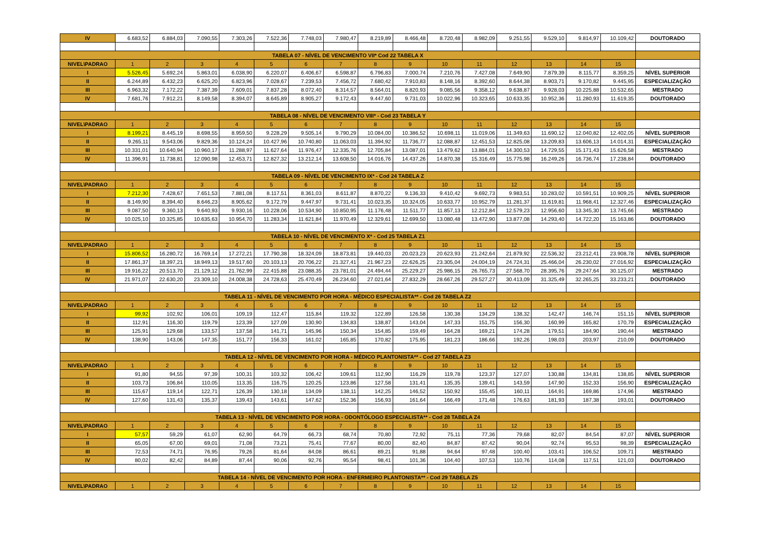| IV | 6.683,52 | 6.884,03 | 7.090,55 | 7.303,26 | 7.522,36 | 7.748,03 | 7.980,47 | 8.219,89 | 8.466,48 | 8.720,48 | 8.982,09 | 9.251,55 | 9.529,10 | 9.814,97 | 10.109,42 | DOUTORADO |
| TABELA 07 - NÍVEL DE VENCIMENTO VII* Cod 22 TABELA X | | | | | | | | | | | | | | | | |
| NIVEL\PADRAO | 1 | 2 | 3 | 4 | 5 | 6 | 7 | 8 | 9 | 10 | 11 | 12 | 13 | 14 | 15 | |
| I | 5.526,45 | 5.692,24 | 5.863,01 | 6.038,90 | 6.220,07 | 6.406,67 | 6.598,87 | 6.796,83 | 7.000,74 | 7.210,76 | 7.427,08 | 7.649,90 | 7.879,39 | 8.115,77 | 8.359,25 | NÍVEL SUPERIOR |
| II | 6.244,89 | 6.432,23 | 6.625,20 | 6.823,96 | 7.028,67 | 7.239,53 | 7.456,72 | 7.680,42 | 7.910,83 | 8.148,16 | 8.392,60 | 8.644,38 | 8.903,71 | 9.170,82 | 9.445,95 | ESPECIALIZAÇÃO |
| III | 6.963,32 | 7.172,22 | 7.387,39 | 7.609,01 | 7.837,28 | 8.072,40 | 8.314,57 | 8.564,01 | 8.820,93 | 9.085,56 | 9.358,12 | 9.638,87 | 9.928,03 | 10.225,88 | 10.532,65 | MESTRADO |
| IV | 7.681,76 | 7.912,21 | 8.149,58 | 8.394,07 | 8.645,89 | 8.905,27 | 9.172,43 | 9.447,60 | 9.731,03 | 10.022,96 | 10.323,65 | 10.633,35 | 10.952,36 | 11.280,93 | 11.619,35 | DOUTORADO |
| TABELA 08 - NÍVEL DE VENCIMENTO VIII* - Cod 23 TABELA Y | | | | | | | | | | | | | | | | |
| NIVEL\PADRAO | 1 | 2 | 3 | 4 | 5 | 6 | 7 | 8 | 9 | 10 | 11 | 12 | 13 | 14 | 15 | |
| I | 8.199,21 | 8.445,19 | 8.698,55 | 8.959,50 | 9.228,29 | 9.505,14 | 9.790,29 | 10.084,00 | 10.386,52 | 10.698,11 | 11.019,06 | 11.349,63 | 11.690,12 | 12.040,82 | 12.402,05 | NÍVEL SUPERIOR |
| II | 9.265,11 | 9.543,06 | 9.829,36 | 10.124,24 | 10.427,96 | 10.740,80 | 11.063,03 | 11.394,92 | 11.736,77 | 12.088,87 | 12.451,53 | 12.825,08 | 13.209,83 | 13.606,13 | 14.014,31 | ESPECIALIZAÇÃO |
| III | 10.331,01 | 10.640,94 | 10.960,17 | 11.288,97 | 11.627,64 | 11.976,47 | 12.335,76 | 12.705,84 | 13.087,01 | 13.479,62 | 13.884,01 | 14.300,53 | 14.729,55 | 15.171,43 | 15.626,58 | MESTRADO |
| IV | 11.396,91 | 11.738,81 | 12.090,98 | 12.453,71 | 12.827,32 | 13.212,14 | 13.608,50 | 14.016,76 | 14.437,26 | 14.870,38 | 15.316,49 | 15.775,98 | 16.249,26 | 16.736,74 | 17.238,84 | DOUTORADO |
| TABELA 09 - NÍVEL DE VENCIMENTO IX* - Cod 24 TABELA Z | | | | | | | | | | | | | | | | |
| NIVEL\PADRAO | 1 | 2 | 3 | 4 | 5 | 6 | 7 | 8 | 9 | 10 | 11 | 12 | 13 | 14 | 15 | |
| I | 7.212,30 | 7.428,67 | 7.651,53 | 7.881,08 | 8.117,51 | 8.361,03 | 8.611,87 | 8.870,22 | 9.136,33 | 9.410,42 | 9.692,73 | 9.983,51 | 10.283,02 | 10.591,51 | 10.909,25 | NÍVEL SUPERIOR |
| II | 8.149,90 | 8.394,40 | 8.646,23 | 8.905,62 | 9.172,79 | 9.447,97 | 9.731,41 | 10.023,35 | 10.324,05 | 10.633,77 | 10.952,79 | 11.281,37 | 11.619,81 | 11.968,41 | 12.327,46 | ESPECIALIZAÇÃO |
| III | 9.087,50 | 9.360,13 | 9.640,93 | 9.930,16 | 10.228,06 | 10.534,90 | 10.850,95 | 11.176,48 | 11.511,77 | 11.857,13 | 12.212,84 | 12.579,23 | 12.956,60 | 13.345,30 | 13.745,66 | MESTRADO |
| IV | 10.025,10 | 10.325,85 | 10.635,63 | 10.954,70 | 11.283,34 | 11.621,84 | 11.970,49 | 12.329,61 | 12.699,50 | 13.080,48 | 13.472,90 | 13.877,08 | 14.293,40 | 14.722,20 | 15.163,86 | DOUTORADO |
| TABELA 10 - NÍVEL DE VENCIMENTO X* - Cod 25 TABELA Z1 | | | | | | | | | | | | | | | | |
| NIVEL\PADRAO | 1 | 2 | 3 | 4 | 5 | 6 | 7 | 8 | 9 | 10 | 11 | 12 | 13 | 14 | 15 | |
| I | 15.806,52 | 16.280,72 | 16.769,14 | 17.272,21 | 17.790,38 | 18.324,09 | 18.873,81 | 19.440,03 | 20.023,23 | 20.623,93 | 21.242,64 | 21.879,92 | 22.536,32 | 23.212,41 | 23.908,78 | NÍVEL SUPERIOR |
| II | 17.861,37 | 18.397,21 | 18.949,13 | 19.517,60 | 20.103,13 | 20.706,22 | 21.327,41 | 21.967,23 | 22.626,25 | 23.305,04 | 24.004,19 | 24.724,31 | 25.466,04 | 26.230,02 | 27.016,92 | ESPECIALIZAÇÃO |
| III | 19.916,22 | 20.513,70 | 21.129,12 | 21.762,99 | 22.415,88 | 23.088,35 | 23.781,01 | 24.494,44 | 25.229,27 | 25.986,15 | 26.765,73 | 27.568,70 | 28.395,76 | 29.247,64 | 30.125,07 | MESTRADO |
| IV | 21.971,07 | 22.630,20 | 23.309,10 | 24.008,38 | 24.728,63 | 25.470,49 | 26.234,60 | 27.021,64 | 27.832,29 | 28.667,26 | 29.527,27 | 30.413,09 | 31.325,49 | 32.265,25 | 33.233,21 | DOUTORADO |
| TABELA 11 - NÍVEL DE VENCIMENTO POR HORA - MÉDICO ESPECIALISTA** - Cod 26 TABELA Z2 | | | | | | | | | | | | | | | | |
| NIVEL\PADRAO | 1 | 2 | 3 | 4 | 5 | 6 | 7 | 8 | 9 | 10 | 11 | 12 | 13 | 14 | 15 | |
| I | 99,92 | 102,92 | 106,01 | 109,19 | 112,47 | 115,84 | 119,32 | 122,89 | 126,58 | 130,38 | 134,29 | 138,32 | 142,47 | 146,74 | 151,15 | NÍVEL SUPERIOR |
| II | 112,91 | 116,30 | 119,79 | 123,39 | 127,09 | 130,90 | 134,83 | 138,87 | 143,04 | 147,33 | 151,75 | 156,30 | 160,99 | 165,82 | 170,79 | ESPECIALIZAÇÃO |
| III | 125,91 | 129,68 | 133,57 | 137,58 | 141,71 | 145,96 | 150,34 | 154,85 | 159,49 | 164,28 | 169,21 | 174,28 | 179,51 | 184,90 | 190,44 | MESTRADO |
| IV | 138,90 | 143,06 | 147,35 | 151,77 | 156,33 | 161,02 | 165,85 | 170,82 | 175,95 | 181,23 | 186,66 | 192,26 | 198,03 | 203,97 | 210,09 | DOUTORADO |
| TABELA 12 - NÍVEL DE VENCIMENTO POR HORA - MÉDICO PLANTONISTA** - Cod 27 TABELA Z3 | | | | | | | | | | | | | | | | |
| NIVEL\PADRAO | 1 | 2 | 3 | 4 | 5 | 6 | 7 | 8 | 9 | 10 | 11 | 12 | 13 | 14 | 15 | |
| I | 91,80 | 94,55 | 97,39 | 100,31 | 103,32 | 106,42 | 109,61 | 112,90 | 116,29 | 119,78 | 123,37 | 127,07 | 130,88 | 134,81 | 138,85 | NÍVEL SUPERIOR |
| II | 103,73 | 106,84 | 110,05 | 113,35 | 116,75 | 120,25 | 123,86 | 127,58 | 131,41 | 135,35 | 139,41 | 143,59 | 147,90 | 152,33 | 156,90 | ESPECIALIZAÇÃO |
| III | 115,67 | 119,14 | 122,71 | 126,39 | 130,18 | 134,09 | 138,11 | 142,25 | 146,52 | 150,92 | 155,45 | 160,11 | 164,91 | 169,86 | 174,96 | MESTRADO |
| IV | 127,60 | 131,43 | 135,37 | 139,43 | 143,61 | 147,62 | 152,36 | 156,93 | 161,64 | 166,49 | 171,48 | 176,63 | 181,93 | 187,38 | 193,01 | DOUTORADO |
| TABELA 13 - NÍVEL DE VENCIMENTO POR HORA - ODONTÓLOGO ESPECIALISTA** - Cod 28 TABELA Z4 | | | | | | | | | | | | | | | | |
| NIVEL\PADRAO | 1 | 2 | 3 | 4 | 5 | 6 | 7 | 8 | 9 | 10 | 11 | 12 | 13 | 14 | 15 | |
| I | 57,57 | 59,29 | 61,07 | 62,90 | 64,79 | 66,73 | 68,74 | 70,80 | 72,92 | 75,11 | 77,36 | 79,68 | 82,07 | 84,54 | 87,07 | NÍVEL SUPERIOR |
| II | 65,05 | 67,00 | 69,01 | 71,08 | 73,21 | 75,41 | 77,67 | 80,00 | 82,40 | 84,87 | 87,42 | 90,04 | 92,74 | 95,53 | 98,39 | ESPECIALIZAÇÃO |
| III | 72,53 | 74,71 | 76,95 | 79,26 | 81,64 | 84,08 | 86,61 | 89,21 | 91,88 | 94,64 | 97,48 | 100,40 | 103,41 | 106,52 | 109,71 | MESTRADO |
| IV | 80,02 | 82,42 | 84,89 | 87,44 | 90,06 | 92,76 | 95,54 | 98,41 | 101,36 | 104,40 | 107,53 | 110,76 | 114,08 | 117,51 | 121,03 | DOUTORADO |
| TABELA 14 - NÍVEL DE VENCIMENTO POR HORA - ENFERMEIRO PLANTONISTA** - Cod 29 TABELA Z5 | | | | | | | | | | | | | | | | |
| NIVEL\PADRAO | 1 | 2 | 3 | 4 | 5 | 6 | 7 | 8 | 9 | 10 | 11 | 12 | 13 | 14 | 15 | |